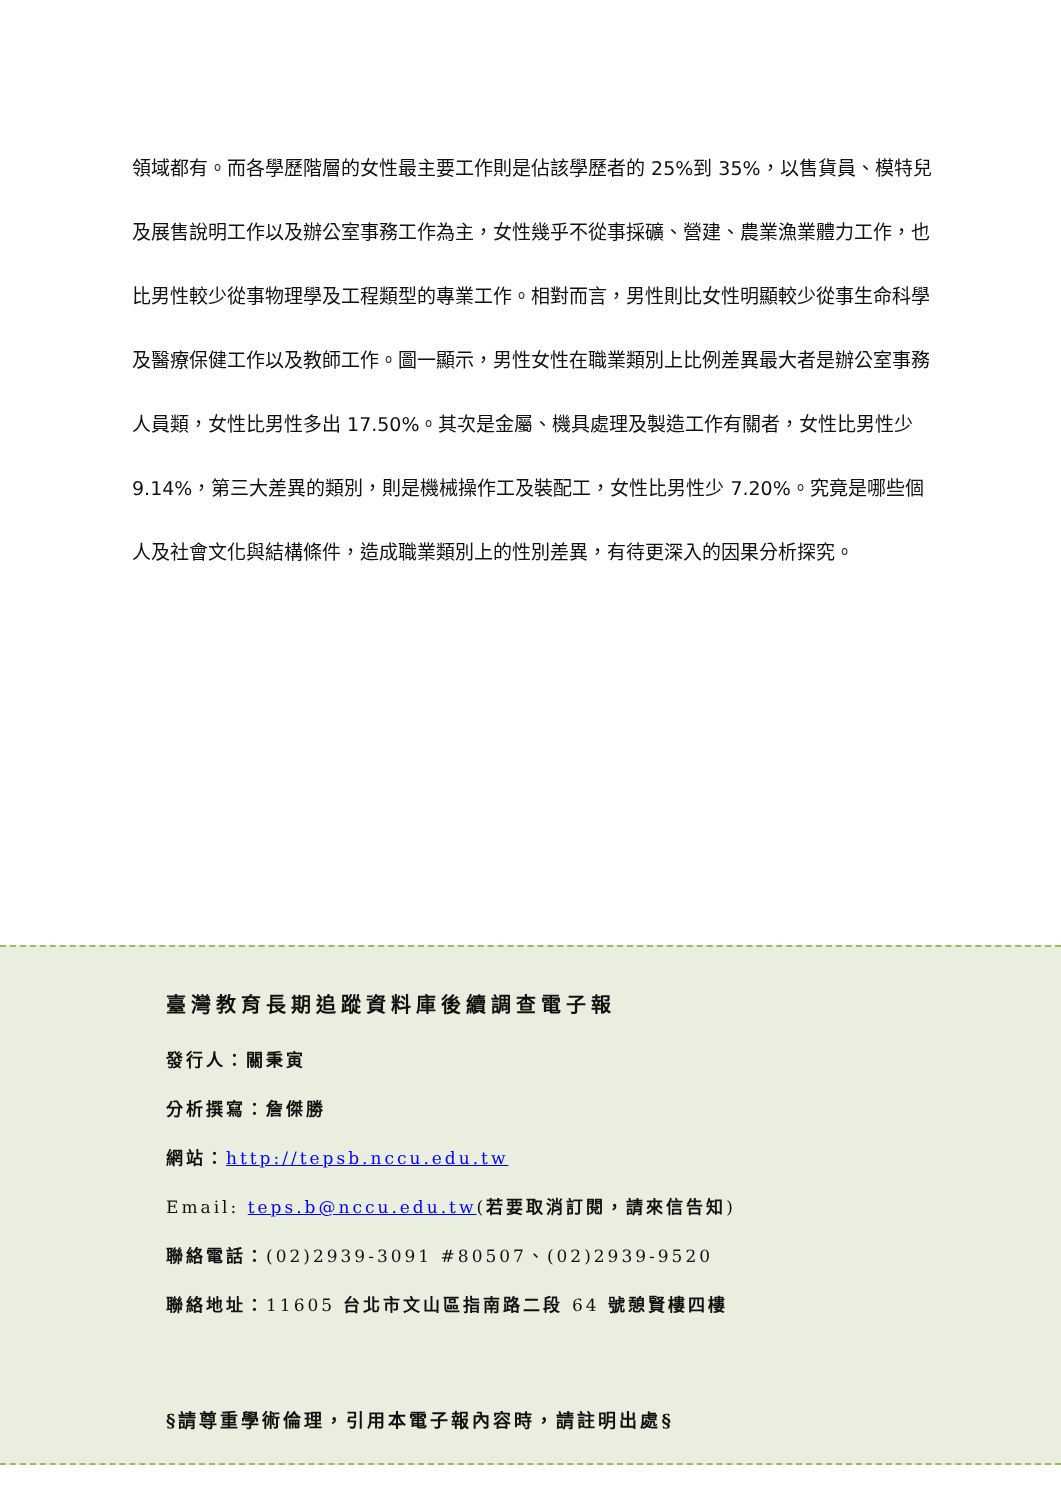領域都有。而各學歷階層的女性最主要工作則是佔該學歷者的 25%到 35%，以售貨員、模特兒及展售說明工作以及辦公室事務工作為主，女性幾乎不從事採礦、營建、農業漁業體力工作，也比男性較少從事物理學及工程類型的專業工作。相對而言，男性則比女性明顯較少從事生命科學及醫療保健工作以及教師工作。圖一顯示，男性女性在職業類別上比例差異最大者是辦公室事務人員類，女性比男性多出 17.50%。其次是金屬、機具處理及製造工作有關者，女性比男性少 9.14%，第三大差異的類別，則是機械操作工及裝配工，女性比男性少 7.20%。究竟是哪些個人及社會文化與結構條件，造成職業類別上的性別差異，有待更深入的因果分析探究。
臺灣教育長期追蹤資料庫後續調查電子報
發行人：關秉寅
分析撰寫：詹傑勝
網站：http://tepsb.nccu.edu.tw
Email: teps.b@nccu.edu.tw(若要取消訂閱，請來信告知)
聯絡電話：(02)2939-3091 #80507、(02)2939-9520
聯絡地址：11605 台北市文山區指南路二段 64 號憩賢樓四樓
§請尊重學術倫理，引用本電子報內容時，請註明出處§